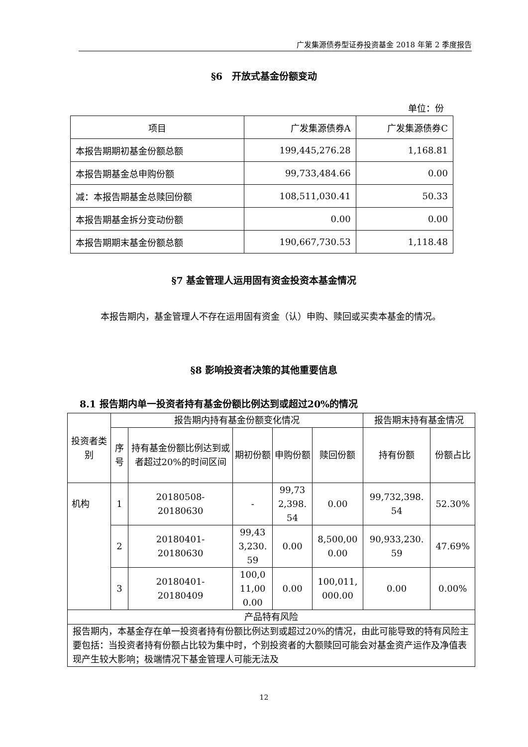广发集源债券型证券投资基金 2018 年第 2 季度报告
§6　开放式基金份额变动
单位：份
| 项目 | 广发集源债券A | 广发集源债券C |
| 本报告期期初基金份额总额 | 199,445,276.28 | 1,168.81 |
| 本报告期基金总申购份额 | 99,733,484.66 | 0.00 |
| 减：本报告期基金总赎回份额 | 108,511,030.41 | 50.33 |
| 本报告期基金拆分变动份额 | 0.00 | 0.00 |
| 本报告期期末基金份额总额 | 190,667,730.53 | 1,118.48 |
§7 基金管理人运用固有资金投资本基金情况
本报告期内，基金管理人不存在运用固有资金（认）申购、赎回或买卖本基金的情况。
§8 影响投资者决策的其他重要信息
8.1 报告期内单一投资者持有基金份额比例达到或超过20%的情况
| 投资者类别 | 报告期内持有基金份额变化情况 | | | | | 报告期末持有基金情况 | |
| | 序号 | 持有基金份额比例达到或者超过20%的时间区间 | 期初份额 | 申购份额 | 赎回份额 | 持有份额 | 份额占比 |
| 机构 | 1 | 20180508- 20180630 | - | 99,73 2,398. 54 | 0.00 | 99,732,398. 54 | 52.30% |
| | 2 | 20180401- 20180630 | 99,43 3,230. 59 | 0.00 | 8,500,00 0.00 | 90,933,230. 59 | 47.69% |
| | 3 | 20180401- 20180409 | 100,0 11,00 0.00 | 0.00 | 100,011, 000.00 | 0.00 | 0.00% |
| 产品特有风险 | | | | | | | |
| 报告期内，本基金存在单一投资者持有份额比例达到或超过20%的情况，由此可能导致的特有风险主要包括：当投资者持有份额占比较为集中时，个别投资者的大额赎回可能会对基金资产运作及净值表现产生较大影响；极端情况下基金管理人可能无法及 | | | | | | | |
12